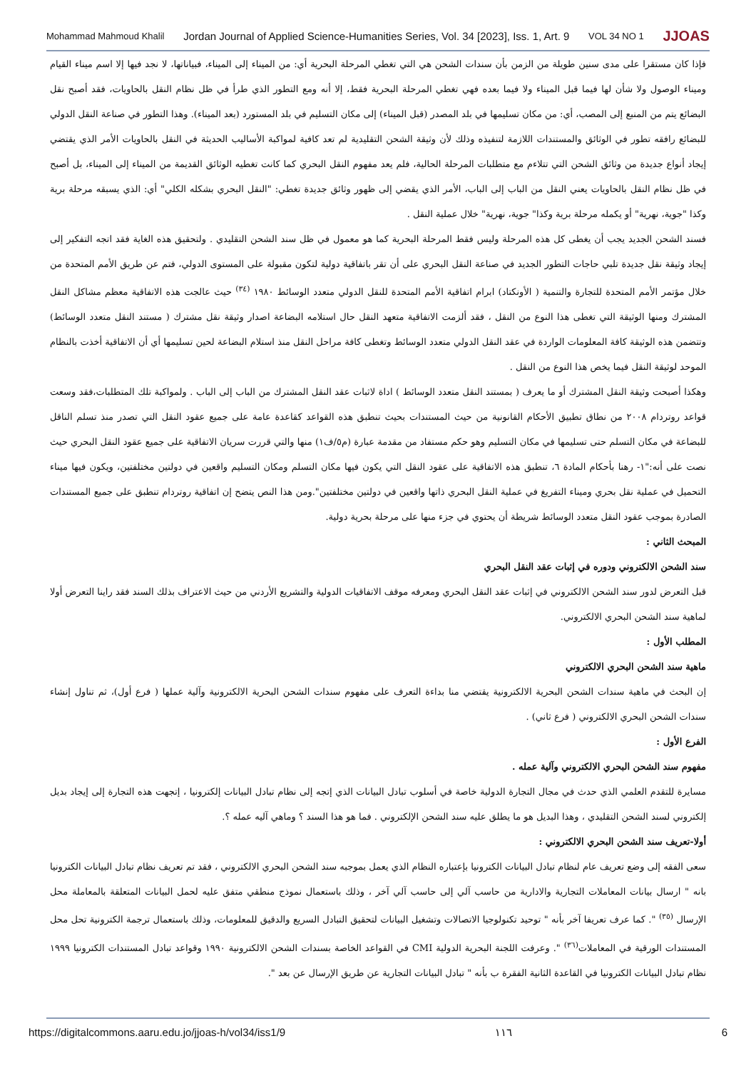Mohammad Mahmoud Khalil Jordan Journal of Applied Science-Humanities Series, Vol. 34 [2023], Iss. 1, Art. 9 VOL 34 NO 1 JJOAS
فإذا كان مستقرا على مدى سنين طويلة من الزمن بأن سندات الشحن هي التي تغطي المرحلة البحرية أي: من الميناء إلى الميناء، فبياناتها، لا نجد فيها إلا اسم ميناء القيام وميناء الوصول ولا شأن لها فيما قبل الميناء ولا فيما بعده فهي تغطي المرحلة البحرية فقط، إلا أنه ومع التطور الذي طرأ في ظل نظام النقل بالحاويات، فقد أصبح نقل البضائع يتم من المنبع إلى المصب، أي: من مكان تسليمها في بلد المصدر (قبل الميناء) إلى مكان التسليم في بلد المستورد (بعد الميناء). وهذا التطور في صناعة النقل الدولي للبضائع رافقه تطور في الوثائق والمستندات اللازمة لتنفيذه وذلك لأن وثيقة الشحن التقليدية لم تعد كافية لمواكبة الأساليب الحديثة في النقل بالحاويات الأمر الذي يقتضي إيجاد أنواع جديدة من وثائق الشحن التي تتلاءم مع متطلبات المرحلة الحالية، فلم يعد مفهوم النقل البحري كما كانت تغطيه الوثائق القديمة من الميناء إلى الميناء، بل أصبح في ظل نظام النقل بالحاويات يعني النقل من الباب إلى الباب، الأمر الذي يقضي إلى ظهور وثائق جديدة تغطي: "النقل البحري بشكله الكلي" أي: الذي يسبقه مرحلة برية وكذا "جوية، نهرية" أو يكمله مرحلة برية وكذا" جوية، نهرية" خلال عملية النقل .
فسند الشحن الجديد يجب أن يغطى كل هذه المرحلة وليس فقط المرحلة البحرية كما هو معمول في ظل سند الشحن التقليدي . ولتحقيق هذه الغاية فقد اتجه التفكير إلى إيجاد وثيقة نقل جديدة تلبي حاجات التطور الجديد في صناعة النقل البحري على أن تقر باتفاقية دولية لتكون مقبولة على المستوى الدولي، فتم عن طريق الأمم المتحدة من خلال مؤتمر الأمم المتحدة للتجارة والتنمية ( الأونكتاد) ابرام اتفاقية الأمم المتحدة للنقل الدولي متعدد الوسائط ١٩٨٠ <sup>(٣٤)</sup> حيث عالجت هذه الاتفاقية معظم مشاكل النقل المشترك ومنها الوثيقة التي تغطى هذا النوع من النقل ، فقد ألزمت الاتفاقية متعهد النقل حال استلامه البضاعة اصدار وثيقة نقل مشترك ( مستند النقل متعدد الوسائط) وتتضمن هذه الوثيقة كافة المعلومات الواردة في عقد النقل الدولي متعدد الوسائط وتغطى كافة مراحل النقل منذ استلام البضاعة لحين تسليمها أي أن الاتفاقية أخذت بالنظام الموحد لوثيقة النقل فيما يخص هذا النوع من النقل .
وهكذا أصبحت وثيقة النقل المشترك أو ما يعرف ( بمستند النقل متعدد الوسائط ) اداة لاثبات عقد النقل المشترك من الباب إلى الباب . ولمواكبة تلك المتطلبات،فقد وسعت قواعد روتردام ٢٠٠٨ من نطاق تطبيق الأحكام القانونية من حيث المستندات بحيث تنطبق هذه القواعد كقاعدة عامة على جميع عقود النقل التي تصدر منذ تسلم الناقل للبضاعة في مكان التسلم حتى تسليمها في مكان التسليم وهو حكم مستفاد من مقدمة عبارة (م٥/ف١) منها والتي قررت سريان الاتفاقية على جميع عقود النقل البحري حيث نصت على أنه:"١- رهنا بأحكام المادة ٦، تنطبق هذه الاتفاقية على عقود النقل التي يكون فيها مكان التسلم ومكان التسليم واقعين في دولتين مختلفتين، ويكون فيها ميناء التحميل في عملية نقل بحري وميناء التفريغ في عملية النقل البحري ذاتها واقعين في دولتين مختلفتين".ومن هذا النص يتضح إن اتفاقية روتردام تنطبق على جميع المستندات الصادرة بموجب عقود النقل متعدد الوسائط شريطة أن يحتوي في جزء منها على مرحلة بحرية دولية.
المبحث الثاني :
سند الشحن الالكتروني ودوره في إثبات عقد النقل البحري
قبل التعرض لدور سند الشحن الالكتروني في إثبات عقد النقل البحري ومعرفه موقف الاتفاقيات الدولية والتشريع الأردني من حيث الاعتراف بذلك السند فقد راينا التعرض أولا لماهية سند الشحن البحري الالكتروني.
المطلب الأول :
ماهية سند الشحن البحري الالكتروني
إن البحث في ماهية سندات الشحن البحرية الالكترونية يقتضي منا بداءة التعرف على مفهوم سندات الشحن البحرية الالكترونية وآلية عملها ( فرع أول)، ثم تناول إنشاء سندات الشحن البحري الالكتروني ( فرع ثاني) .
الفرع الأول :
مفهوم سند الشحن البحري الالكتروني وآلية عمله .
مسايرة للتقدم العلمي الذي حدث في مجال التجارة الدولية خاصة في أسلوب تبادل البيانات الذي إتجه إلى نظام تبادل البيانات إلكترونيا ، إتجهت هذه التجارة إلى إيجاد بديل إلكتروني لسند الشحن التقليدي ، وهذا البديل هو ما يطلق عليه سند الشحن الإلكتروني . فما هو هذا السند ؟ وماهي آليه عمله ؟.
أولا-تعريف سند الشحن البحري الالكتروني :
سعى الفقه إلى وضع تعريف عام لنظام تبادل البيانات الكترونيا بإعتباره النظام الذي يعمل بموجبه سند الشحن البحري الالكتروني ، فقد تم تعريف نظام تبادل البيانات الكترونيا بانه " ارسال بيانات المعاملات التجارية والادارية من حاسب آلي إلى حاسب آلي آخر ، وذلك باستعمال نموذج منطقي متفق عليه لحمل البيانات المتعلقة بالمعاملة محل الإرسال <sup>(٣٥)</sup> ". كما عرف تعريفا آخر بأنه " توحيد تكنولوجيا الاتصالات وتشغيل البيانات لتحقيق التبادل السريع والدقيق للمعلومات، وذلك باستعمال ترجمة الكترونية تحل محل المستندات الورقية في المعاملات<sup>(٣٦)</sup> ". وعرفت اللجنة البحرية الدولية CMI في القواعد الخاصة بسندات الشحن الالكترونية ١٩٩٠ وقواعد تبادل المستندات الكترونيا ١٩٩٩ نظام تبادل البيانات الكترونيا في القاعدة الثانية الفقرة ب بأنه " تبادل البيانات التجارية عن طريق الإرسال عن بعد ".
https://digitalcommons.aaru.edu.jo/jjoas-h/vol34/iss1/9 ١١٦ 6